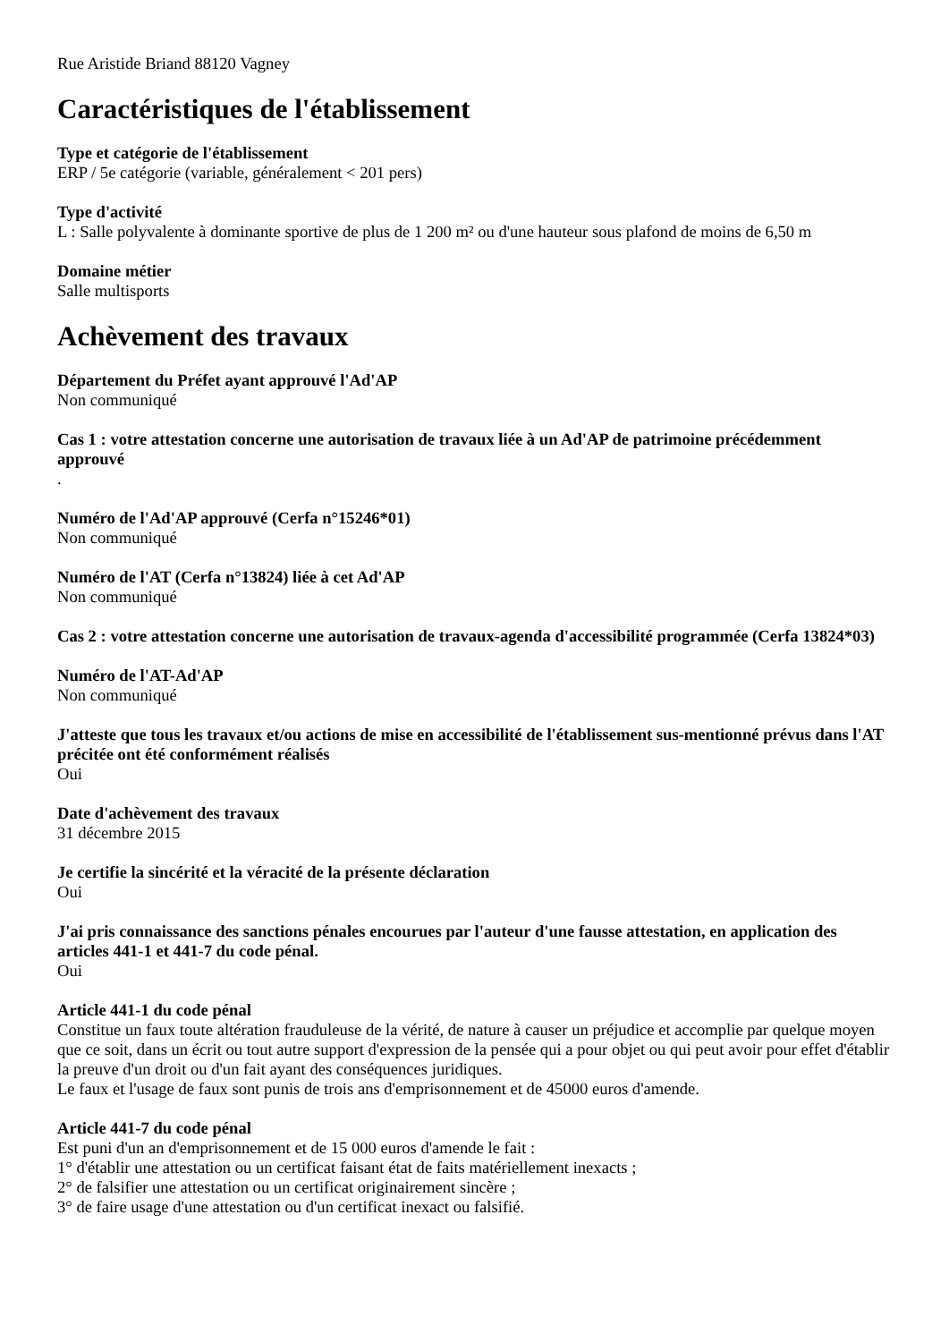Rue Aristide Briand 88120 Vagney
Caractéristiques de l'établissement
Type et catégorie de l'établissement
ERP / 5e catégorie (variable, généralement < 201 pers)
Type d'activité
L : Salle polyvalente à dominante sportive de plus de 1 200 m² ou d'une hauteur sous plafond de moins de 6,50 m
Domaine métier
Salle multisports
Achèvement des travaux
Département du Préfet ayant approuvé l'Ad'AP
Non communiqué
Cas 1 : votre attestation concerne une autorisation de travaux liée à un Ad'AP de patrimoine précédemment approuvé.
Numéro de l'Ad'AP approuvé (Cerfa n°15246*01)
Non communiqué
Numéro de l'AT (Cerfa n°13824) liée à cet Ad'AP
Non communiqué
Cas 2 : votre attestation concerne une autorisation de travaux-agenda d'accessibilité programmée (Cerfa 13824*03)
Numéro de l'AT-Ad'AP
Non communiqué
J'atteste que tous les travaux et/ou actions de mise en accessibilité de l'établissement sus-mentionné prévus dans l'AT précitée ont été conformément réalisés
Oui
Date d'achèvement des travaux
31 décembre 2015
Je certifie la sincérité et la véracité de la présente déclaration
Oui
J'ai pris connaissance des sanctions pénales encourues par l'auteur d'une fausse attestation, en application des articles 441-1 et 441-7 du code pénal.
Oui
Article 441-1 du code pénal
Constitue un faux toute altération frauduleuse de la vérité, de nature à causer un préjudice et accomplie par quelque moyen que ce soit, dans un écrit ou tout autre support d'expression de la pensée qui a pour objet ou qui peut avoir pour effet d'établir la preuve d'un droit ou d'un fait ayant des conséquences juridiques.
Le faux et l'usage de faux sont punis de trois ans d'emprisonnement et de 45000 euros d'amende.
Article 441-7 du code pénal
Est puni d'un an d'emprisonnement et de 15 000 euros d'amende le fait :
1° d'établir une attestation ou un certificat faisant état de faits matériellement inexacts ;
2° de falsifier une attestation ou un certificat originairement sincère ;
3° de faire usage d'une attestation ou d'un certificat inexact ou falsifié.